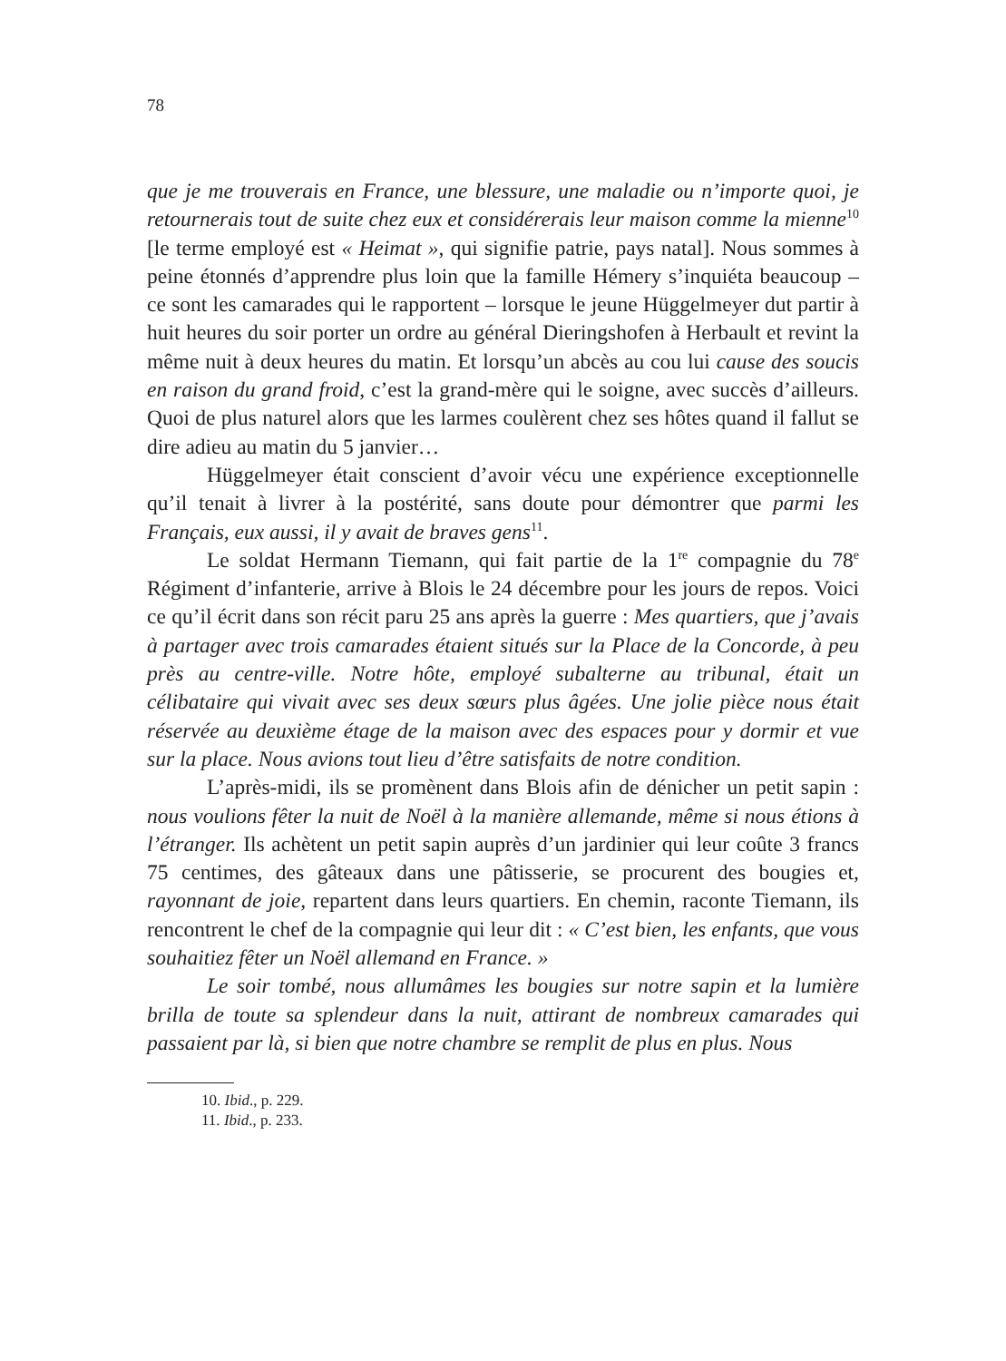78
que je me trouverais en France, une blessure, une maladie ou n’importe quoi, je retournerais tout de suite chez eux et considérerais leur maison comme la mienne<sup>10</sup> [le terme employé est « Heimat », qui signifie patrie, pays natal]. Nous sommes à peine étonnés d’apprendre plus loin que la famille Hémery s’inquiéta beaucoup – ce sont les camarades qui le rapportent – lorsque le jeune Hüggelmeyer dut partir à huit heures du soir porter un ordre au général Dieringshofen à Herbault et revint la même nuit à deux heures du matin. Et lorsqu’un abcès au cou lui cause des soucis en raison du grand froid, c’est la grand-mère qui le soigne, avec succès d’ailleurs. Quoi de plus naturel alors que les larmes coulèrent chez ses hôtes quand il fallut se dire adieu au matin du 5 janvier…
Hüggelmeyer était conscient d’avoir vécu une expérience exceptionnelle qu’il tenait à livrer à la postérité, sans doute pour démontrer que parmi les Français, eux aussi, il y avait de braves gens<sup>11</sup>.
Le soldat Hermann Tiemann, qui fait partie de la 1<sup>re</sup> compagnie du 78<sup>e</sup> Régiment d’infanterie, arrive à Blois le 24 décembre pour les jours de repos. Voici ce qu’il écrit dans son récit paru 25 ans après la guerre : Mes quartiers, que j’avais à partager avec trois camarades étaient situés sur la Place de la Concorde, à peu près au centre-ville. Notre hôte, employé subalterne au tribunal, était un célibataire qui vivait avec ses deux sœurs plus âgées. Une jolie pièce nous était réservée au deuxième étage de la maison avec des espaces pour y dormir et vue sur la place. Nous avions tout lieu d’être satisfaits de notre condition.
L’après-midi, ils se promènent dans Blois afin de dénicher un petit sapin : nous voulions fêter la nuit de Noël à la manière allemande, même si nous étions à l’étranger. Ils achètent un petit sapin auprès d’un jardinier qui leur coûte 3 francs 75 centimes, des gâteaux dans une pâtisserie, se procurent des bougies et, rayonnant de joie, repartent dans leurs quartiers. En chemin, raconte Tiemann, ils rencontrent le chef de la compagnie qui leur dit : « C’est bien, les enfants, que vous souhaitiez fêter un Noël allemand en France. »
Le soir tombé, nous allumâmes les bougies sur notre sapin et la lumière brilla de toute sa splendeur dans la nuit, attirant de nombreux camarades qui passaient par là, si bien que notre chambre se remplit de plus en plus. Nous
10. Ibid., p. 229.
11. Ibid., p. 233.